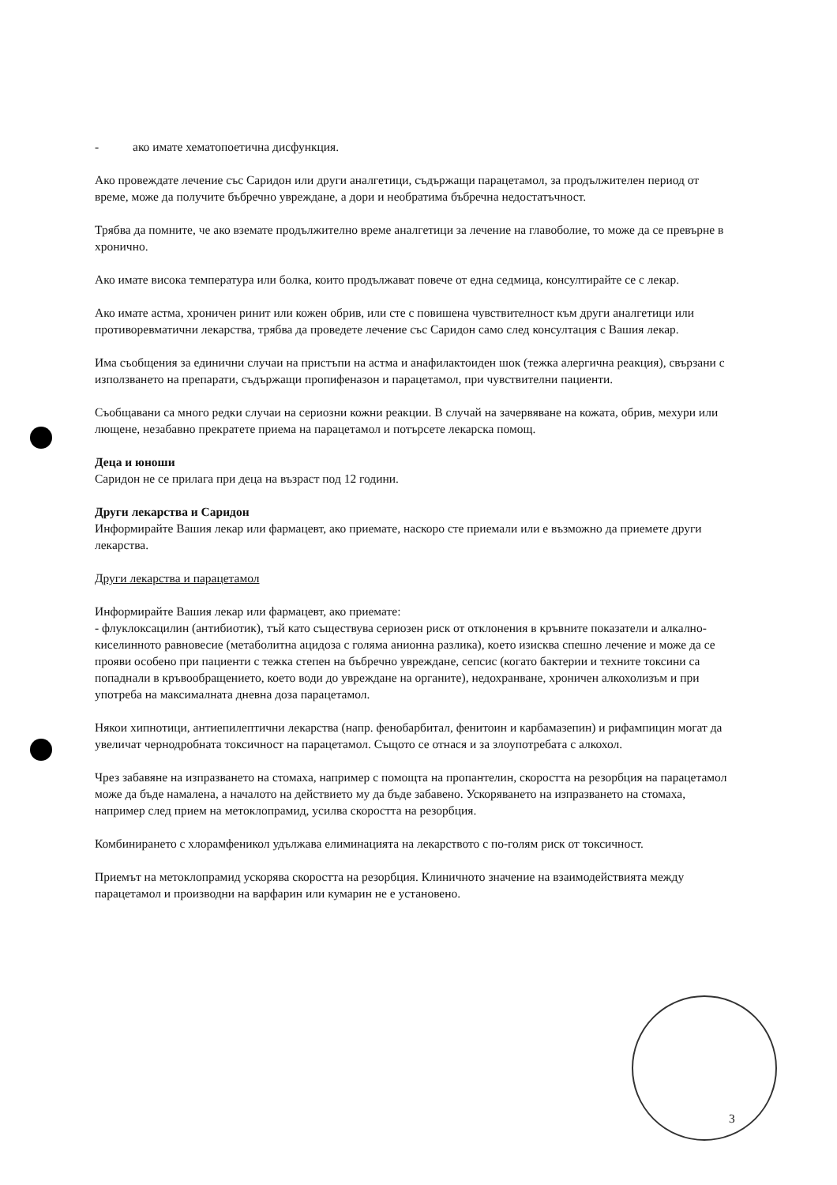- ако имате хематопоетична дисфункция.
Ако провеждате лечение със Саридон или други аналгетици, съдържащи парацетамол, за продължителен период от време, може да получите бъбречно увреждане, а дори и необратима бъбречна недостатъчност.
Трябва да помните, че ако вземате продължително време аналгетици за лечение на главоболие, то може да се превърне в хронично.
Ако имате висока температура или болка, които продължават повече от една седмица, консултирайте се с лекар.
Ако имате астма, хроничен ринит или кожен обрив, или сте с повишена чувствителност към други аналгетици или противоревматични лекарства, трябва да проведете лечение със Саридон само след консултация с Вашия лекар.
Има съобщения за единични случаи на пристъпи на астма и анафилактоиден шок (тежка алергична реакция), свързани с използването на препарати, съдържащи пропифеназон и парацетамол, при чувствителни пациенти.
Съобщавани са много редки случаи на сериозни кожни реакции. В случай на зачервяване на кожата, обрив, мехури или лющене, незабавно прекратете приема на парацетамол и потърсете лекарска помощ.
Деца и юноши
Саридон не се прилага при деца на възраст под 12 години.
Други лекарства и Саридон
Информирайте Вашия лекар или фармацевт, ако приемате, наскоро сте приемали или е възможно да приемете други лекарства.
Други лекарства и парацетамол
Информирайте Вашия лекар или фармацевт, ако приемате:
- флуклоксацилин (антибиотик), тъй като съществува сериозен риск от отклонения в кръвните показатели и алкално-киселинното равновесие (метаболитна ацидоза с голяма анионна разлика), което изисква спешно лечение и може да се прояви особено при пациенти с тежка степен на бъбречно увреждане, сепсис (когато бактерии и техните токсини са попаднали в кръвообращението, което води до увреждане на органите), недохранване, хроничен алкохолизъм и при употреба на максималната дневна доза парацетамол.
Някои хипнотици, антиепилептични лекарства (напр. фенобарбитал, фенитоин и карбамазепин) и рифампицин могат да увеличат чернодробната токсичност на парацетамол. Същото се отнася и за злоупотребата с алкохол.
Чрез забавяне на изпразването на стомаха, например с помощта на пропантелин, скоростта на резорбция на парацетамол може да бъде намалена, а началото на действието му да бъде забавено. Ускоряването на изпразването на стомаха, например след прием на метоклопрамид, усилва скоростта на резорбция.
Комбинирането с хлорамфеникол удължава елиминацията на лекарството с по-голям риск от токсичност.
Приемът на метоклопрамид ускорява скоростта на резорбция. Клиничното значение на взаимодействията между парацетамол и производни на варфарин или кумарин не е установено.
3